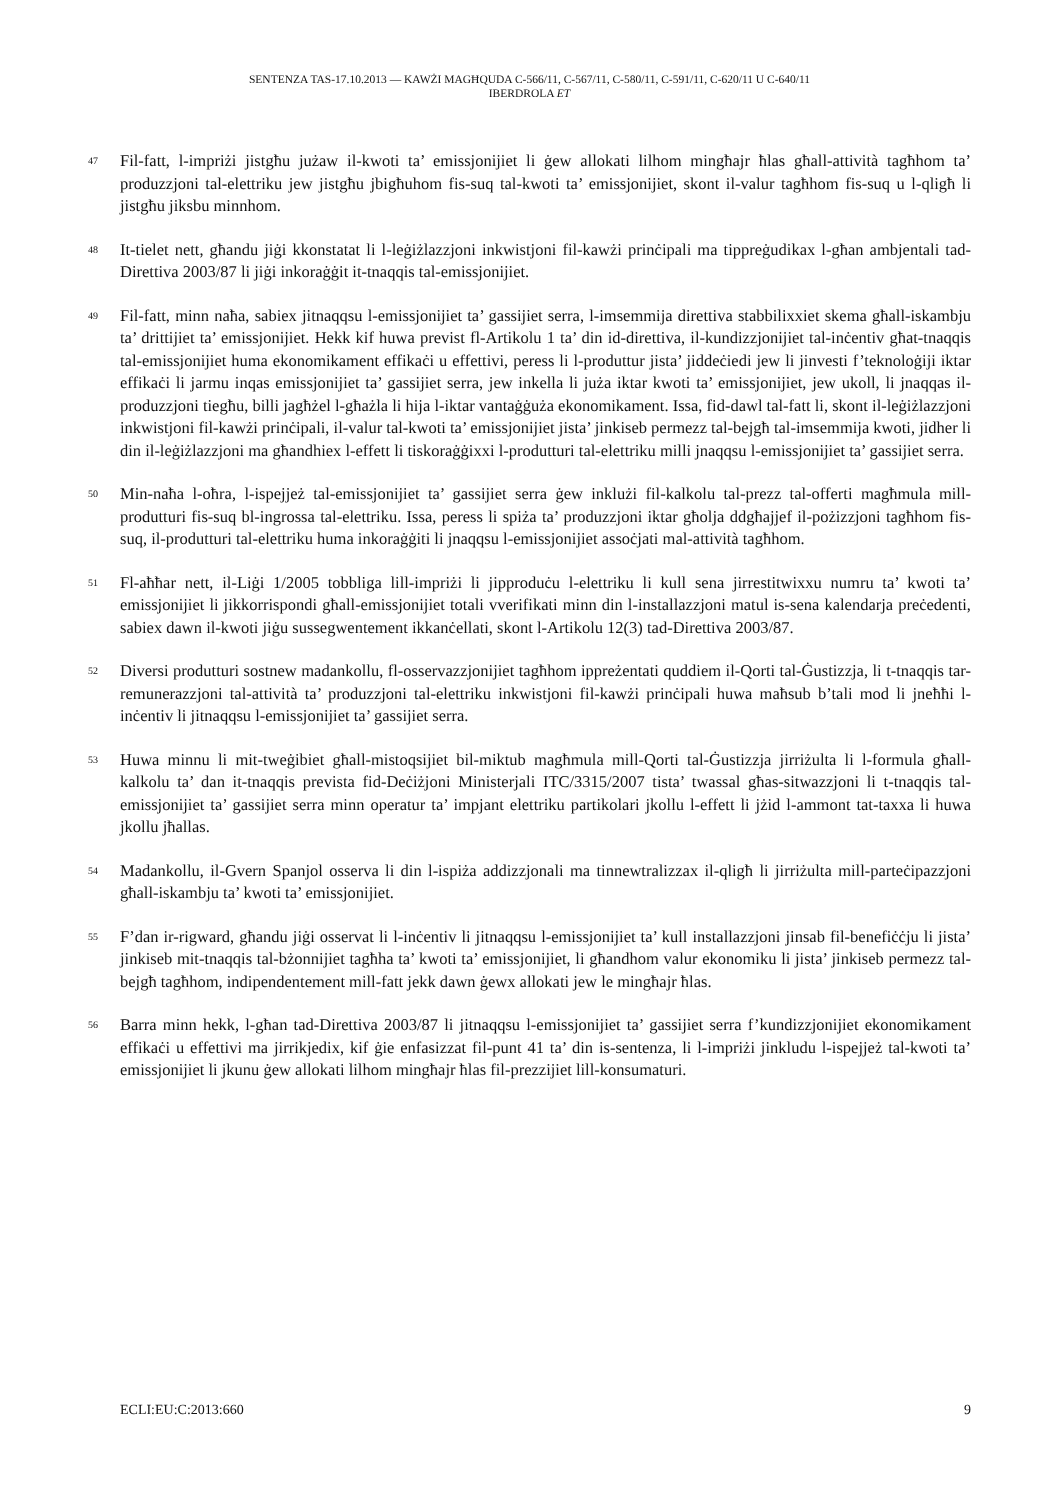SENTENZA TAS-17.10.2013 — KAWŻI MAGĦQUDA C-566/11, C-567/11, C-580/11, C-591/11, C-620/11 U C-640/11
IBERDROLA ET
47
Fil-fatt, l-impriżi jistgħu jużaw il-kwoti ta’ emissjonijiet li ġew allokati lilhom mingħajr ħlas għall-attività tagħhom ta’ produzzjoni tal-elettriku jew jistgħu jbigħuhom fis-suq tal-kwoti ta’ emissjonijiet, skont il-valur tagħhom fis-suq u l-qligħ li jistgħu jiksbu minnhom.
48
It-tielet nett, għandu jiġi kkonstatat li l-leġiżlazzjoni inkwistjoni fil-kawżi prinċipali ma tippreġudikax l-għan ambjentali tad-Direttiva 2003/87 li jiġi inkoraġġit it-tnaqqis tal-emissjonijiet.
49
Fil-fatt, minn naħa, sabiex jitnaqqsu l-emissjonijiet ta’ gassijiet serra, l-imsemmija direttiva stabbilixxiet skema għall-iskambju ta’ drittijiet ta’ emissjonijiet. Hekk kif huwa previst fl-Artikolu 1 ta’ din id-direttiva, il-kundizzjonijiet tal-inċentiv għat-tnaqqis tal-emissjonijiet huma ekonomikament effikaċi u effettivi, peress li l-produttur jista’ jiddeċiedi jew li jinvesti f’teknoloġiji iktar effikaċi li jarmu inqas emissjonijiet ta’ gassijiet serra, jew inkella li juża iktar kwoti ta’ emissjonijiet, jew ukoll, li jnaqqas il-produzzjoni tiegħu, billi jagħżel l-għażla li hija l-iktar vantaġġuża ekonomikament. Issa, fid-dawl tal-fatt li, skont il-leġiżlazzjoni inkwistjoni fil-kawżi prinċipali, il-valur tal-kwoti ta’ emissjonijiet jista’ jinkiseb permezz tal-bejgħ tal-imsemmija kwoti, jidher li din il-leġiżlazzjoni ma għandhiex l-effett li tiskoraġġixxi l-produtturi tal-elettriku milli jnaqqsu l-emissjonijiet ta’ gassijiet serra.
50
Min-naħa l-oħra, l-ispejjeż tal-emissjonijiet ta’ gassijiet serra ġew inklużi fil-kalkolu tal-prezz tal-offerti magħmula mill-produtturi fis-suq bl-ingrossa tal-elettriku. Issa, peress li spiża ta’ produzzjoni iktar għolja ddgħajjef il-pożizzjoni tagħhom fis-suq, il-produtturi tal-elettriku huma inkoraġġiti li jnaqqsu l-emissjonijiet assoċjati mal-attività tagħhom.
51
Fl-aħħar nett, il-Liġi 1/2005 tobbliga lill-impriżi li jipproduċu l-elettriku li kull sena jirrestitwixxu numru ta’ kwoti ta’ emissjonijiet li jikkorrispondi għall-emissjonijiet totali vverifikati minn din l-installazzjoni matul is-sena kalendarja preċedenti, sabiex dawn il-kwoti jiġu sussegwentement ikkanċellati, skont l-Artikolu 12(3) tad-Direttiva 2003/87.
52
Diversi produtturi sostnew madankollu, fl-osservazzjonijiet tagħhom ippreżentati quddiem il-Qorti tal-Ġustizzja, li t-tnaqqis tar-remunerazzjoni tal-attività ta’ produzzjoni tal-elettriku inkwistjoni fil-kawżi prinċipali huwa maħsub b’tali mod li jneħħi l-inċentiv li jitnaqqsu l-emissjonijiet ta’ gassijiet serra.
53
Huwa minnu li mit-tweġibiet għall-mistoqsijiet bil-miktub magħmula mill-Qorti tal-Ġustizzja jirriżulta li l-formula għall-kalkolu ta’ dan it-tnaqqis prevista fid-Deċiżjoni Ministerjali ITC/3315/2007 tista’ twassal għas-sitwazzjoni li t-tnaqqis tal-emissjonijiet ta’ gassijiet serra minn operatur ta’ impjant elettriku partikolari jkollu l-effett li jżid l-ammont tat-taxxa li huwa jkollu jħallas.
54
Madankollu, il-Gvern Spanjol osserva li din l-ispiża addizzjonali ma tinnewtralizzax il-qligħ li jirriżulta mill-parteċipazzjoni għall-iskambju ta’ kwoti ta’ emissjonijiet.
55
F’dan ir-rigward, għandu jiġi osservat li l-inċentiv li jitnaqqsu l-emissjonijiet ta’ kull installazzjoni jinsab fil-benefiċċju li jista’ jinkiseb mit-tnaqqis tal-bżonnijiet tagħha ta’ kwoti ta’ emissjonijiet, li għandhom valur ekonomiku li jista’ jinkiseb permezz tal-bejgħ tagħhom, indipendentement mill-fatt jekk dawn ġewx allokati jew le mingħajr ħlas.
56
Barra minn hekk, l-għan tad-Direttiva 2003/87 li jitnaqqsu l-emissjonijiet ta’ gassijiet serra f’kundizzjonijiet ekonomikament effikaċi u effettivi ma jirrikjedix, kif ġie enfasizzat fil-punt 41 ta’ din is-sentenza, li l-impriżi jinkludu l-ispejjeż tal-kwoti ta’ emissjonijiet li jkunu ġew allokati lilhom mingħajr ħlas fil-prezzijiet lill-konsumaturi.
ECLI:EU:C:2013:660 9